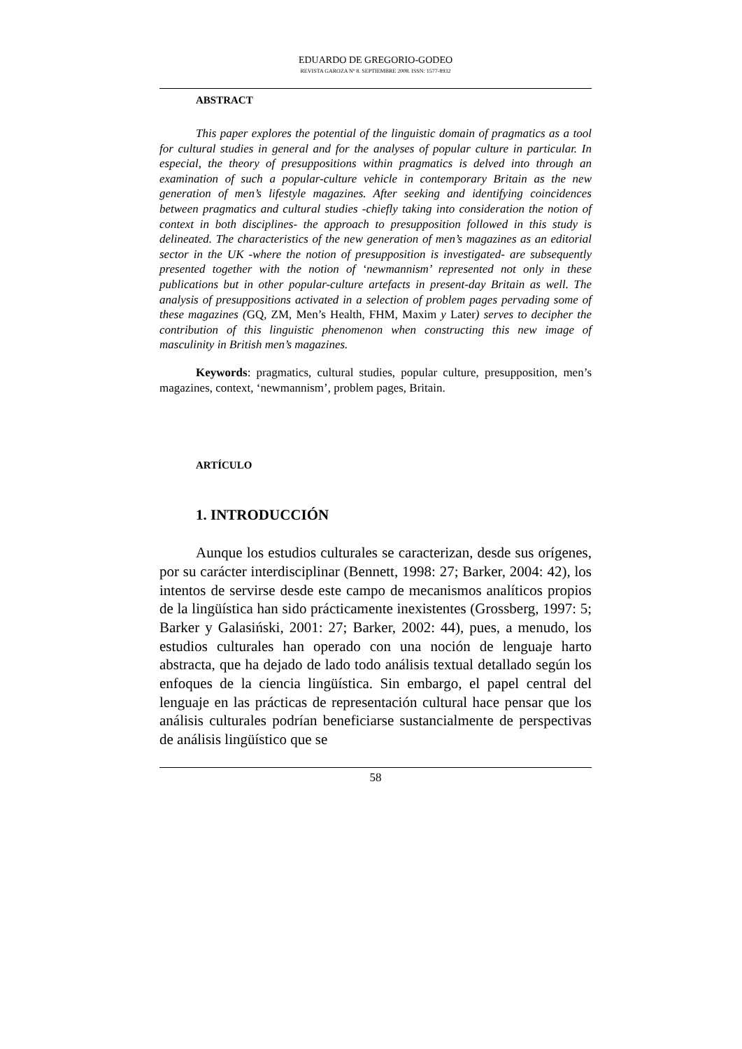EDUARDO DE GREGORIO-GODEO
REVISTA GAROZA Nº 8. SEPTIEMBRE 2008. ISSN: 1577-8932
ABSTRACT
This paper explores the potential of the linguistic domain of pragmatics as a tool for cultural studies in general and for the analyses of popular culture in particular. In especial, the theory of presuppositions within pragmatics is delved into through an examination of such a popular-culture vehicle in contemporary Britain as the new generation of men’s lifestyle magazines. After seeking and identifying coincidences between pragmatics and cultural studies -chiefly taking into consideration the notion of context in both disciplines- the approach to presupposition followed in this study is delineated. The characteristics of the new generation of men’s magazines as an editorial sector in the UK -where the notion of presupposition is investigated- are subsequently presented together with the notion of ‘newmannism’ represented not only in these publications but in other popular-culture artefacts in present-day Britain as well. The analysis of presuppositions activated in a selection of problem pages pervading some of these magazines (GQ, ZM, Men’s Health, FHM, Maxim y Later) serves to decipher the contribution of this linguistic phenomenon when constructing this new image of masculinity in British men’s magazines.
Keywords: pragmatics, cultural studies, popular culture, presupposition, men’s magazines, context, ‘newmannism’, problem pages, Britain.
ARTÍCULO
1. INTRODUCCIÓN
Aunque los estudios culturales se caracterizan, desde sus orígenes, por su carácter interdisciplinar (Bennett, 1998: 27; Barker, 2004: 42), los intentos de servirse desde este campo de mecanismos analíticos propios de la lingüística han sido prácticamente inexistentes (Grossberg, 1997: 5; Barker y Galasiński, 2001: 27; Barker, 2002: 44), pues, a menudo, los estudios culturales han operado con una noción de lenguaje harto abstracta, que ha dejado de lado todo análisis textual detallado según los enfoques de la ciencia lingüística. Sin embargo, el papel central del lenguaje en las prácticas de representación cultural hace pensar que los análisis culturales podrían beneficiarse sustancialmente de perspectivas de análisis lingüístico que se
58